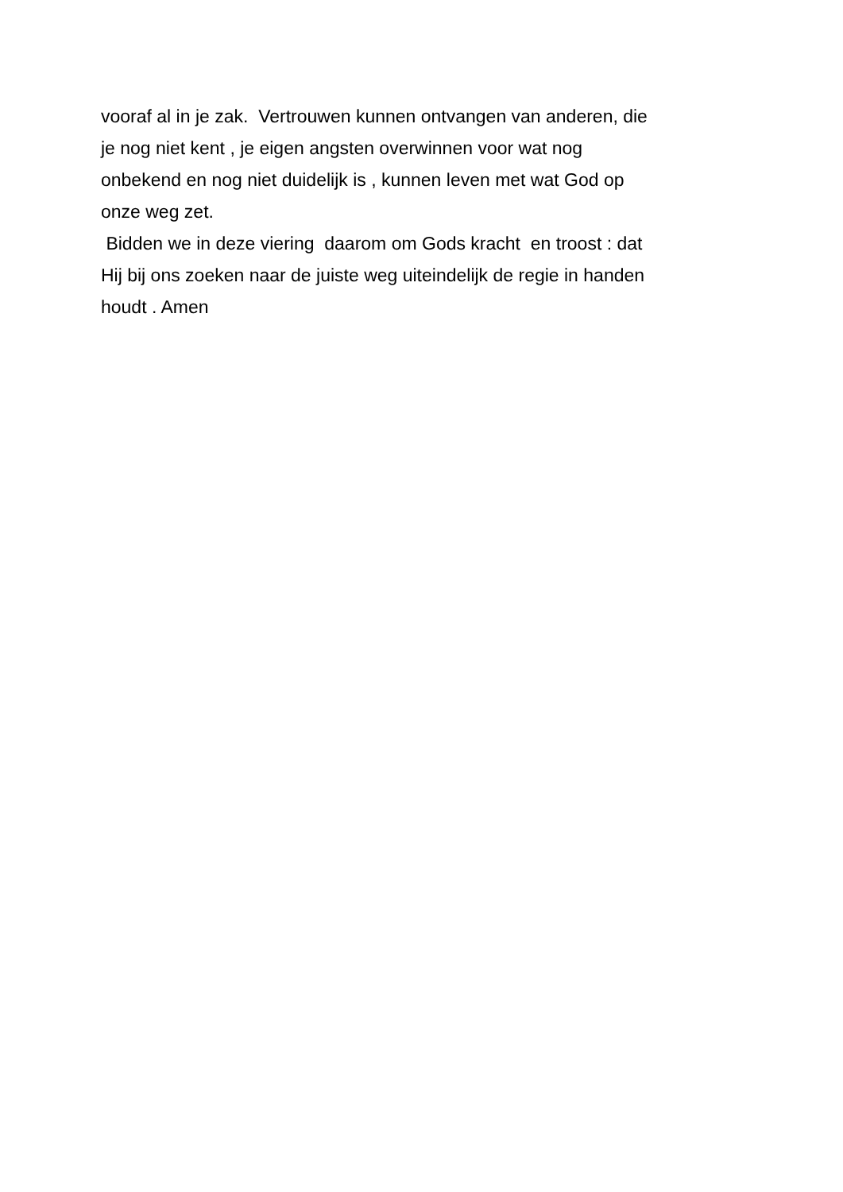vooraf al in je zak. Vertrouwen kunnen ontvangen van anderen, die
je nog niet kent , je eigen angsten overwinnen voor wat nog
onbekend en nog niet duidelijk is , kunnen leven met wat God op
onze weg zet.
Bidden we in deze viering daarom om Gods kracht en troost : dat
Hij bij ons zoeken naar de juiste weg uiteindelijk de regie in handen
houdt . Amen